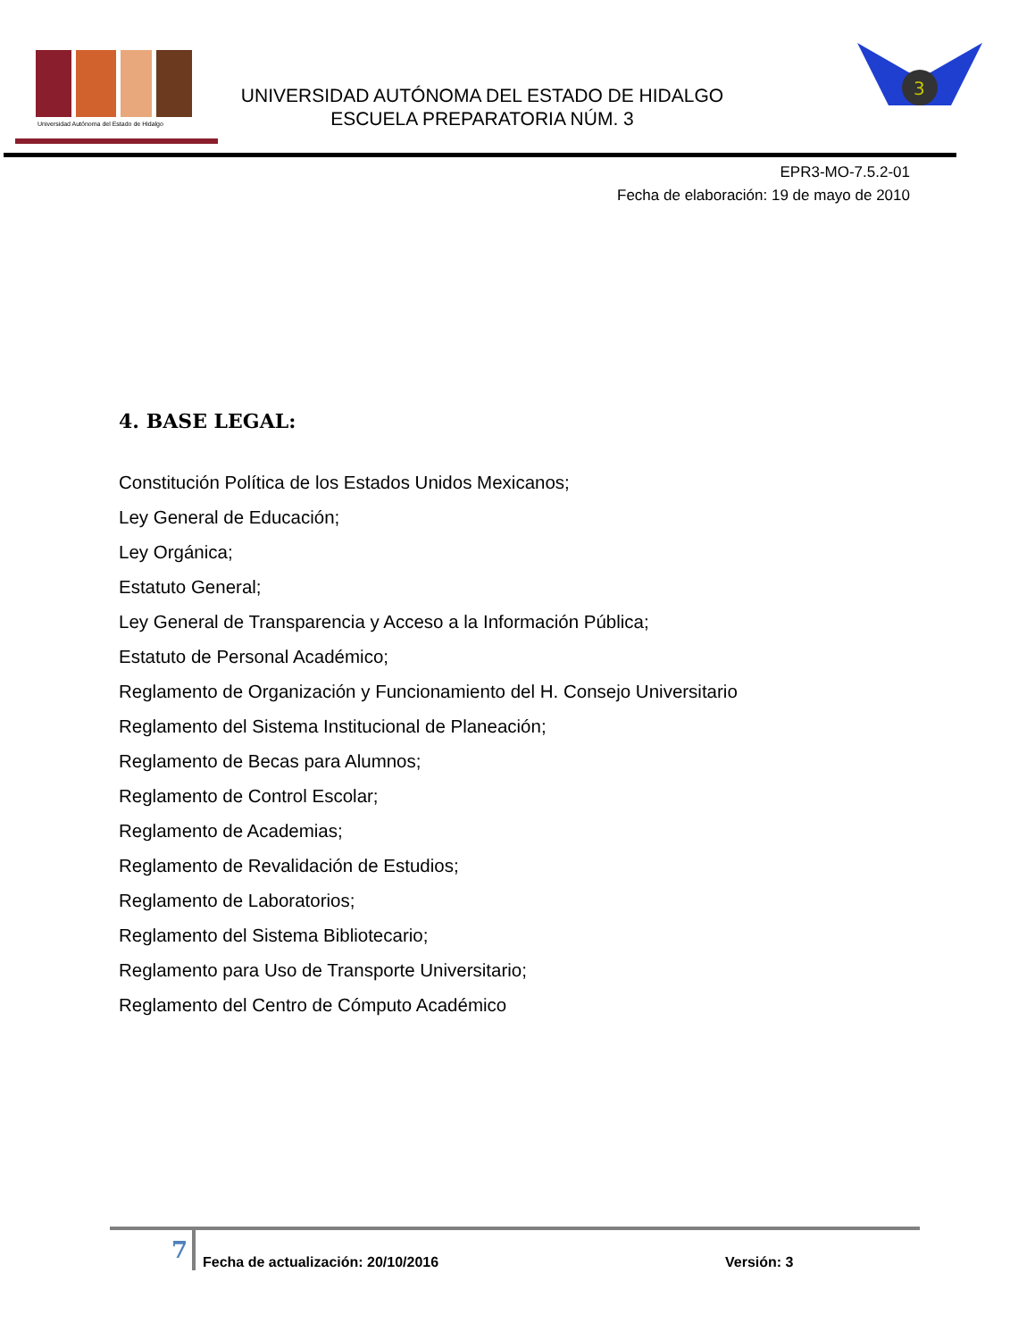Universidad Autónoma del Estado de Hidalgo
UNIVERSIDAD AUTÓNOMA DEL ESTADO DE HIDALGO
ESCUELA PREPARATORIA NÚM. 3
3
EPR3-MO-7.5.2-01
Fecha de elaboración: 19 de mayo de 2010
4. BASE LEGAL:
Constitución Política de los Estados Unidos Mexicanos;
Ley General de Educación;
Ley Orgánica;
Estatuto General;
Ley General de Transparencia y Acceso a la Información Pública;
Estatuto de Personal Académico;
Reglamento de Organización y Funcionamiento del H. Consejo Universitario
Reglamento del Sistema Institucional de Planeación;
Reglamento de Becas para Alumnos;
Reglamento de Control Escolar;
Reglamento de Academias;
Reglamento de Revalidación de Estudios;
Reglamento de Laboratorios;
Reglamento del Sistema Bibliotecario;
Reglamento para Uso de Transporte Universitario;
Reglamento del Centro de Cómputo Académico
7
Fecha de actualización: 20/10/2016
Versión: 3